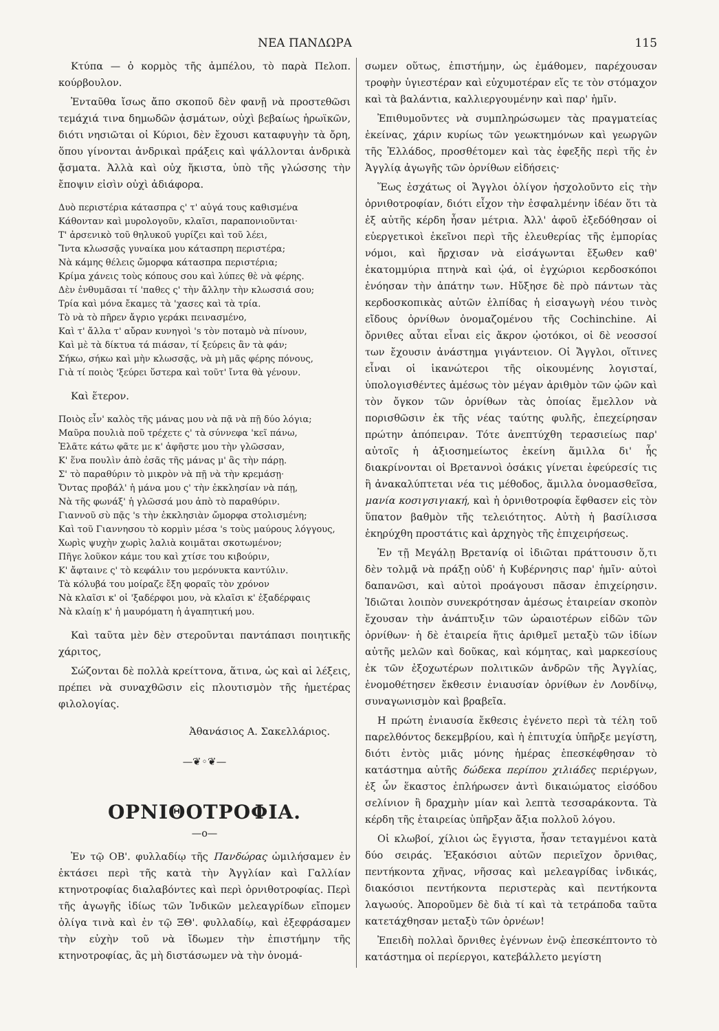ΝΕΑ ΠΑΝΔΩΡΑ 115
Κτύπα — ὁ κορμὸς τῆς ἀμπέλου, τὸ παρὰ Πελοπ. κούρβουλον.
Ἐνταῦθα ἴσως ἄπο σκοποῦ δὲν φανῇ νὰ προστεθῶσι τεμάχιά τινα δημωδῶν ᾀσμάτων, οὐχὶ βεβαίως ἡρωϊκῶν, διότι νησιῶται οἱ Κύριοι, δὲν ἔχουσι καταφυγὴν τὰ ὄρη, ὅπου γίνονται ἀνδρικαὶ πράξεις καὶ ψάλλονται ἀνδρικὰ ᾄσματα. Ἀλλὰ καὶ οὐχ ἥκιστα, ὑπὸ τῆς γλώσσης τὴν ἔποψιν εἰσὶν οὐχὶ ἀδιάφορα.
Δυὸ περιστέρια κάτασπρα ς' τ' αὐγά τους καθισμένα
Κάθονταν καὶ μυρολογοῦν, κλαῖσι, παραπονιοῦνται·
Τ' ἀρσενικὸ τοῦ θηλυκοῦ γυρίζει καὶ τοῦ λέει,
Ἴντα κλωσσᾷς γυναίκα μου κάτασπρη περιστέρα;
Νὰ κάμης θέλεις ὤμορφα κάτασπρα περιστέρια;
Κρίμα χάνεις τοὺς κόπους σου καὶ λύπες θὲ νὰ φέρης.
Δὲν ἐνθυμᾶσαι τί 'παθες ς' τὴν ἄλλην τὴν κλωσσιά σου;
Τρία καὶ μόνα ἔκαμες τὰ 'χασες καὶ τὰ τρία.
Τὸ νὰ τὸ πῆρεν ἄγριο γεράκι πεινασμένο,
Καὶ τ' ἄλλα τ' αὔραν κυνηγοὶ 's τὸν ποταμὸ νὰ πίνουν,
Καὶ μὲ τὰ δίκτυα τά πιάσαν, τί ξεύρεις ἂν τὰ φάν;
Σήκω, σήκω καὶ μὴν κλωσσᾷς, νὰ μὴ μᾶς φέρης πόνους,
Γιὰ τί ποιὸς 'ξεύρει ὕστερα καὶ τοῦτ' ἴντα θὰ γένουν.
Καὶ ἕτερον.
Ποιὸς εἶν' καλὸς τῆς μάνας μου νὰ πᾷ νὰ πῇ δύο λόγια;
Μαῦρα πουλιὰ ποῦ τρέχετε ς' τὰ σύννεφα 'κεῖ πάνω,
Ἐλᾶτε κάτω φᾶτε με κ' ἀφῆστε μου τὴν γλῶσσαν,
Κ' ἕνα πουλὶν ἀπὸ ἐσᾶς τῆς μάνας μ' ἂς τὴν πάρῃ.
Σ' τὸ παραθύριν τὸ μικρὸν νὰ πῇ νὰ τὴν κρεμάσῃ·
Ὄντας προβάλ' ἡ μάνα μου ς' τὴν ἐκκλησίαν νὰ πάῃ,
Νὰ τῆς φωνάξ' ἡ γλῶσσά μου ἀπὸ τὸ παραθύριν.
Γιαννοῦ σὺ πᾷς 's τὴν ἐκκλησιὰν ὤμορφα στολισμένη;
Καὶ τοῦ Γιαννησου τὸ κορμὶν μέσα 's τοὺς μαύρους λόγγους,
Χωρὶς ψυχὴν χωρὶς λαλιὰ κοιμᾶται σκοτωμένον;
Πῆγε λοῦκον κάμε του καὶ χτίσε του κιβούριν,
Κ' ἄφταινε ς' τὸ κεφάλιν του μερόνυκτα καντύλιν.
Τὰ κόλυβά του μοίραζε ἔξη φοραῖς τὸν χρόνον
Νὰ κλαῖσι κ' οἱ 'ξαδέρφοι μου, νὰ κλαῖσι κ' ἐξαδέρφαις
Νὰ κλαίῃ κ' ἡ μαυρόματη ἡ ἀγαπητική μου.
Καὶ ταῦτα μὲν δὲν στεροῦνται παντάπασι ποιητικῆς χάριτος,
Σώζονται δὲ πολλὰ κρείττονα, ἅτινα, ὡς καὶ αἱ λέξεις, πρέπει νὰ συναχθῶσιν εἰς πλουτισμὸν τῆς ἡμετέρας φιλολογίας.
Ἀθανάσιος Α. Σακελλάριος.
—❦◦❦—
ΟΡΝΙΘΟΤΡΟΦΙΑ.
—ο—
Ἐν τῷ ΟΒ'. φυλλαδίῳ τῆς Πανδώρας ὡμιλήσαμεν ἐν ἐκτάσει περὶ τῆς κατὰ τὴν Ἀγγλίαν καὶ Γαλλίαν κτηνοτροφίας διαλαβόντες καὶ περὶ ὀρνιθοτροφίας. Περὶ τῆς ἀγωγῆς ἰδίως τῶν Ἰνδικῶν μελεαγρίδων εἴπομεν ὀλίγα τινὰ καὶ ἐν τῷ ΞΘ'. φυλλαδίῳ, καὶ ἐξεφράσαμεν τὴν εὐχὴν τοῦ νὰ ἴδωμεν τὴν ἐπιστήμην τῆς κτηνοτροφίας, ἂς μὴ διστάσωμεν νὰ τὴν ὀνομά-
σωμεν οὕτως, ἐπιστήμην, ὡς ἐμάθομεν, παρέχουσαν τροφὴν ὑγιεστέραν καὶ εὐχυμοτέραν εἴς τε τὸν στόμαχον καὶ τὰ βαλάντια, καλλιεργουμένην καὶ παρ' ἡμῖν.
Ἐπιθυμοῦντες νὰ συμπληρώσωμεν τὰς πραγματείας ἐκείνας, χάριν κυρίως τῶν γεωκτημόνων καὶ γεωργῶν τῆς Ἑλλάδος, προσθέτομεν καὶ τὰς ἐφεξῆς περὶ τῆς ἐν Ἀγγλίᾳ ἀγωγῆς τῶν ὀρνίθων εἰδήσεις·
Ἕως ἐσχάτως οἱ Ἄγγλοι ὀλίγον ἠσχολοῦντο εἰς τὴν ὀρνιθοτροφίαν, διότι εἶχον τὴν ἐσφαλμένην ἰδέαν ὅτι τὰ ἐξ αὐτῆς κέρδη ἦσαν μέτρια. Ἀλλ' ἀφοῦ ἐξεδόθησαν οἱ εὐεργετικοὶ ἐκεῖνοι περὶ τῆς ἐλευθερίας τῆς ἐμπορίας νόμοι, καὶ ἤρχισαν νὰ εἰσάγωνται ἔξωθεν καθ' ἑκατομμύρια πτηνὰ καὶ ᾠά, οἱ ἐγχώριοι κερδοσκόποι ἐνόησαν τὴν ἀπάτην των. Ηὔξησε δὲ πρὸ πάντων τὰς κερδοσκοπικὰς αὐτῶν ἐλπίδας ἡ εἰσαγωγὴ νέου τινὸς εἴδους ὀρνίθων ὀνομαζομένου τῆς Cochinchine. Αἱ ὄρνιθες αὗται εἶναι εἰς ἄκρον ᾠοτόκοι, οἱ δὲ νεοσσοί των ἔχουσιν ἀνάστημα γιγάντειον. Οἱ Ἄγγλοι, οἵτινες εἶναι οἱ ἱκανώτεροι τῆς οἰκουμένης λογισταί, ὑπολογισθέντες ἀμέσως τὸν μέγαν ἀριθμὸν τῶν ᾠῶν καὶ τὸν ὄγκον τῶν ὀρνίθων τὰς ὁποίας ἔμελλον νὰ πορισθῶσιν ἐκ τῆς νέας ταύτης φυλῆς, ἐπεχείρησαν πρώτην ἀπόπειραν. Τότε ἀνεπτύχθη τερασιείως παρ' αὐτοῖς ἡ ἀξιοσημείωτος ἐκείνη ἅμιλλα δι' ἧς διακρίνονται οἱ Βρεταννοὶ ὁσάκις γίνεται ἐφεύρεσίς τις ἢ ἀνακαλύπτεται νέα τις μέθοδος, ἅμιλλα ὀνομασθεῖσα, μανία κοσιγσιγιακή, καὶ ἡ ὀρνιθοτροφία ἔφθασεν εἰς τὸν ὕπατον βαθμὸν τῆς τελειότητος. Αὐτὴ ἡ βασίλισσα ἐκηρύχθη προστάτις καὶ ἀρχηγὸς τῆς ἐπιχειρήσεως.
Ἐν τῇ Μεγάλῃ Βρετανίᾳ οἱ ἰδιῶται πράττουσιν ὅ,τι δὲν τολμᾷ νὰ πράξῃ οὐδ' ἡ Κυβέρνησις παρ' ἡμῖν· αὐτοὶ δαπανῶσι, καὶ αὐτοὶ προάγουσι πᾶσαν ἐπιχείρησιν. Ἰδιῶται λοιπὸν συνεκρότησαν ἀμέσως ἑταιρείαν σκοπὸν ἔχουσαν τὴν ἀνάπτυξιν τῶν ὡραιοτέρων εἰδῶν τῶν ὀρνίθων· ἡ δὲ ἑταιρεία ἥτις ἀριθμεῖ μεταξὺ τῶν ἰδίων αὐτῆς μελῶν καὶ δοῦκας, καὶ κόμητας, καὶ μαρκεσίους ἐκ τῶν ἐξοχωτέρων πολιτικῶν ἀνδρῶν τῆς Ἀγγλίας, ἐνομοθέτησεν ἔκθεσιν ἐνιαυσίαν ὀρνίθων ἐν Λονδίνῳ, συναγωνισμὸν καὶ βραβεῖα.
Η πρώτη ἐνιαυσία ἔκθεσις ἐγένετο περὶ τὰ τέλη τοῦ παρελθόντος δεκεμβρίου, καὶ ἡ ἐπιτυχία ὑπῆρξε μεγίστη, διότι ἐντὸς μιᾶς μόνης ἡμέρας ἐπεσκέφθησαν τὸ κατάστημα αὐτῆς δώδεκα περίπου χιλιάδες περιέργων, ἐξ ὧν ἕκαστος ἐπλήρωσεν ἀντὶ δικαιώματος εἰσόδου σελίνιον ἢ δραχμὴν μίαν καὶ λεπτὰ τεσσαράκοντα. Τὰ κέρδη τῆς ἑταιρείας ὑπῆρξαν ἄξια πολλοῦ λόγου.
Οἱ κλωβοί, χίλιοι ὡς ἔγγιστα, ἦσαν τεταγμένοι κατὰ δύο σειράς. Ἑξακόσιοι αὐτῶν περιεῖχον ὄρνιθας, πεντήκοντα χῆνας, νῆσσας καὶ μελεαγρίδας ἰνδικάς, διακόσιοι πεντήκοντα περιστερὰς καὶ πεντήκοντα λαγωούς. Ἀποροῦμεν δὲ διὰ τί καὶ τὰ τετράποδα ταῦτα κατετάχθησαν μεταξὺ τῶν ὀρνέων!
Ἐπειδὴ πολλαὶ ὄρνιθες ἐγέννων ἐνῷ ἐπεσκέπτοντο τὸ κατάστημα οἱ περίεργοι, κατεβάλλετο μεγίστη